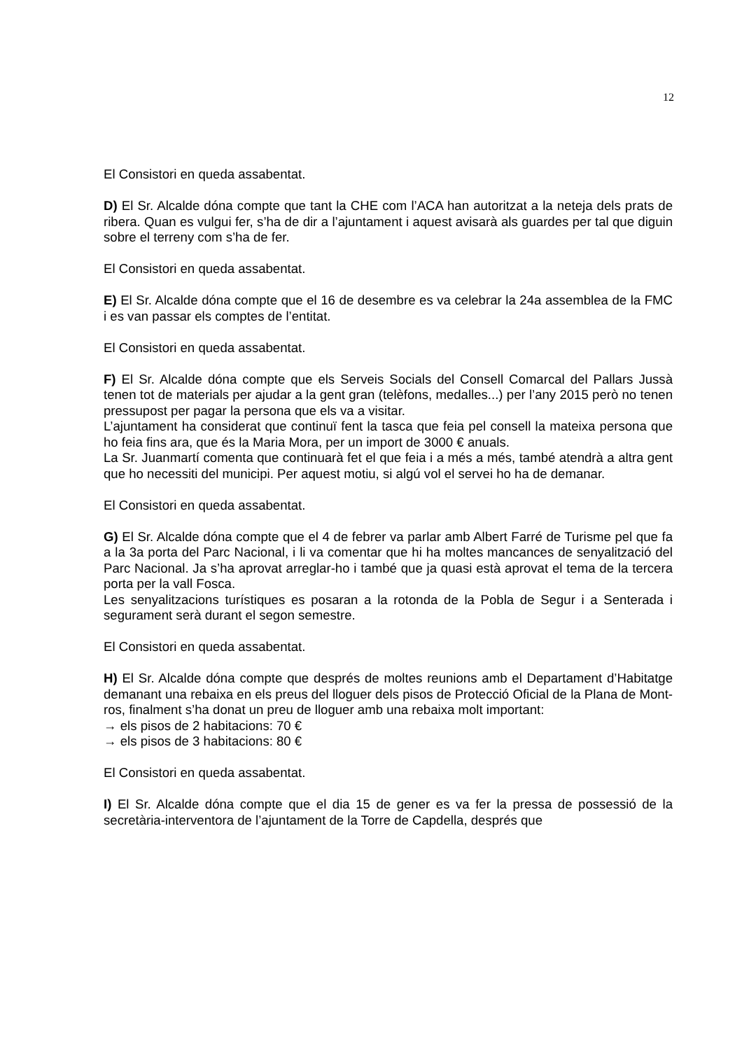12
El Consistori en queda assabentat.
D) El Sr. Alcalde dóna compte que tant la CHE com l’ACA han autoritzat a la neteja dels prats de ribera. Quan es vulgui fer, s’ha de dir a l’ajuntament i aquest avisarà als guardes per tal que diguin sobre el terreny com s’ha de fer.
El Consistori en queda assabentat.
E) El Sr. Alcalde dóna compte que el 16 de desembre es va celebrar la 24a assemblea de la FMC i es van passar els comptes de l’entitat.
El Consistori en queda assabentat.
F) El Sr. Alcalde dóna compte que els Serveis Socials del Consell Comarcal del Pallars Jussà tenen tot de materials per ajudar a la gent gran (telèfons, medalles...) per l’any 2015 però no tenen pressupost per pagar la persona que els va a visitar.
L’ajuntament ha considerat que continuï fent la tasca que feia pel consell la mateixa persona que ho feia fins ara, que és la Maria Mora, per un import de 3000 € anuals.
La Sr. Juanmartí comenta que continuarà fet el que feia i a més a més, també atendrà a altra gent que ho necessiti del municipi. Per aquest motiu, si algú vol el servei ho ha de demanar.
El Consistori en queda assabentat.
G) El Sr. Alcalde dóna compte que el 4 de febrer va parlar amb Albert Farré de Turisme pel que fa a la 3a porta del Parc Nacional, i li va comentar que hi ha moltes mancances de senyalització del Parc Nacional. Ja s’ha aprovat arreglar-ho i també que ja quasi està aprovat el tema de la tercera porta per la vall Fosca.
Les senyalitzacions turístiques es posaran a la rotonda de la Pobla de Segur i a Senterada i segurament serà durant el segon semestre.
El Consistori en queda assabentat.
H) El Sr. Alcalde dóna compte que després de moltes reunions amb el Departament d’Habitatge demanant una rebaixa en els preus del lloguer dels pisos de Protecció Oficial de la Plana de Mont-ros, finalment s’ha donat un preu de lloguer amb una rebaixa molt important:
→ els pisos de 2 habitacions: 70 €
→ els pisos de 3 habitacions: 80 €
El Consistori en queda assabentat.
I) El Sr. Alcalde dóna compte que el dia 15 de gener es va fer la pressa de possessió de la secretària-interventora de l’ajuntament de la Torre de Capdella, després que